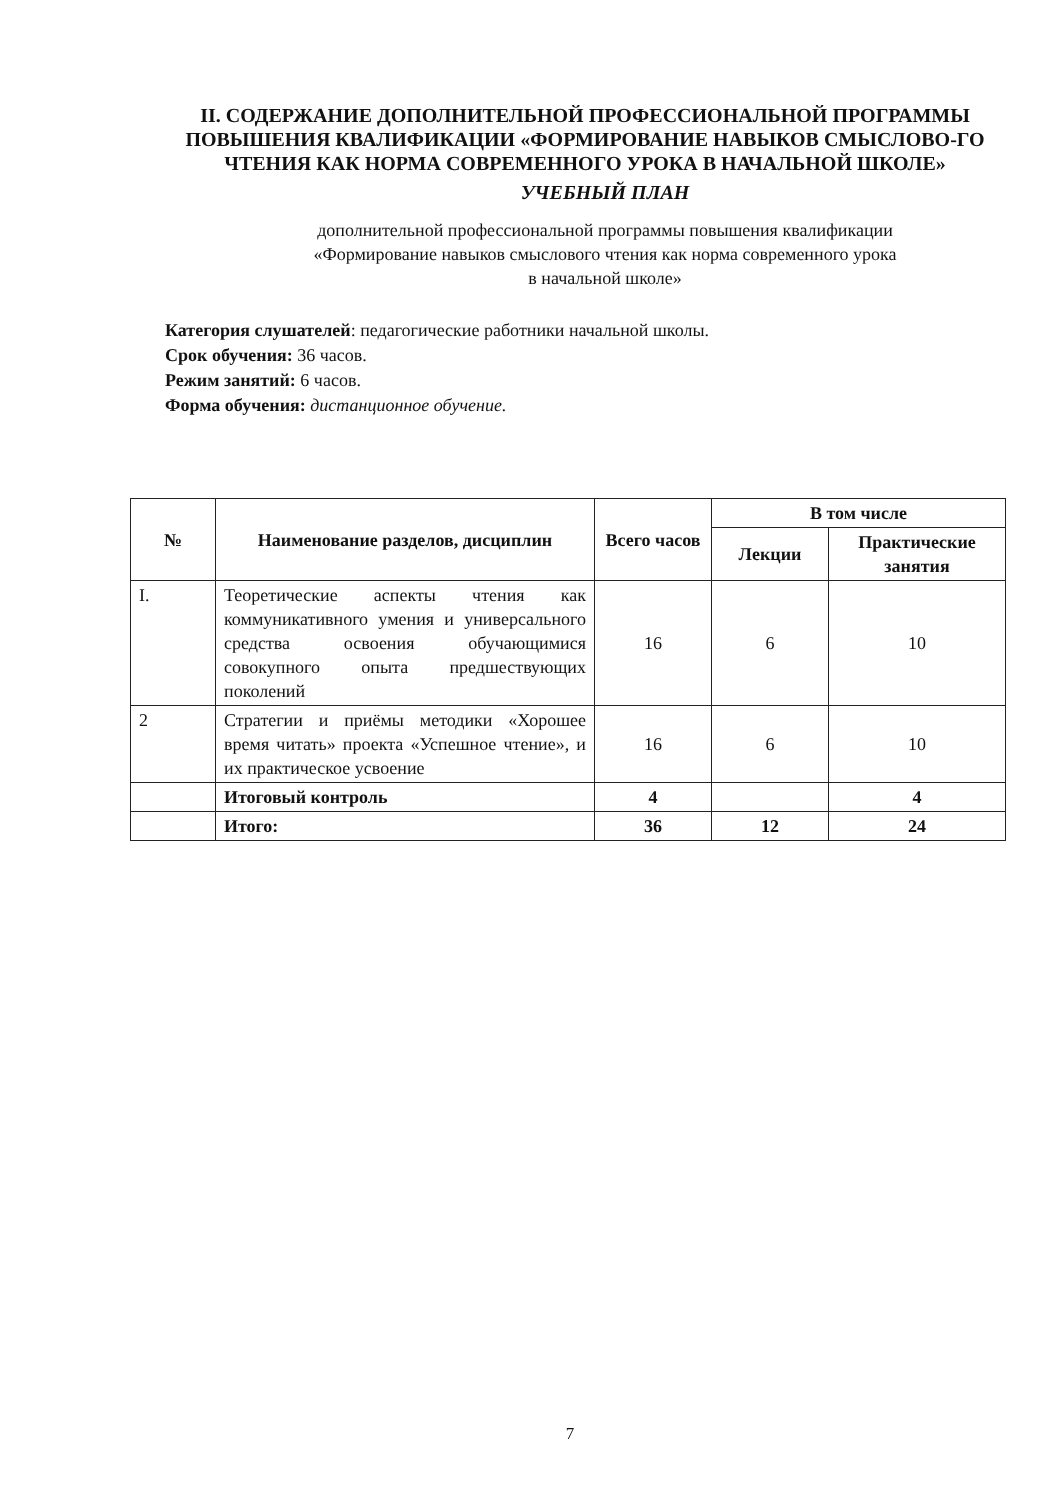II. СОДЕРЖАНИЕ ДОПОЛНИТЕЛЬНОЙ ПРОФЕССИОНАЛЬНОЙ ПРОГРАММЫ ПОВЫШЕНИЯ КВАЛИФИКАЦИИ «ФОРМИРОВАНИЕ НАВЫКОВ СМЫСЛОВО-ГО ЧТЕНИЯ КАК НОРМА СОВРЕМЕННОГО УРОКА В НАЧАЛЬНОЙ ШКОЛЕ»
УЧЕБНЫЙ ПЛАН
дополнительной профессиональной программы повышения квалификации
«Формирование навыков смыслового чтения как норма современного урока
в начальной школе»
Категория слушателей: педагогические работники начальной школы.
Срок обучения: 36 часов.
Режим занятий: 6 часов.
Форма обучения: дистанционное обучение.
| № | Наименование разделов, дисциплин | Всего часов | В том числе | |
| --- | --- | --- | --- | --- |
| | | | Лекции | Практические занятия |
| I. | Теоретические аспекты чтения как коммуникативного умения и универсального средства освоения обучающимися совокупного опыта предшествующих поколений | 16 | 6 | 10 |
| 2 | Стратегии и приёмы методики «Хорошее время читать» проекта «Успешное чтение», и их практическое усвоение | 16 | 6 | 10 |
| | Итоговый контроль | 4 | | 4 |
| | Итого: | 36 | 12 | 24 |
7